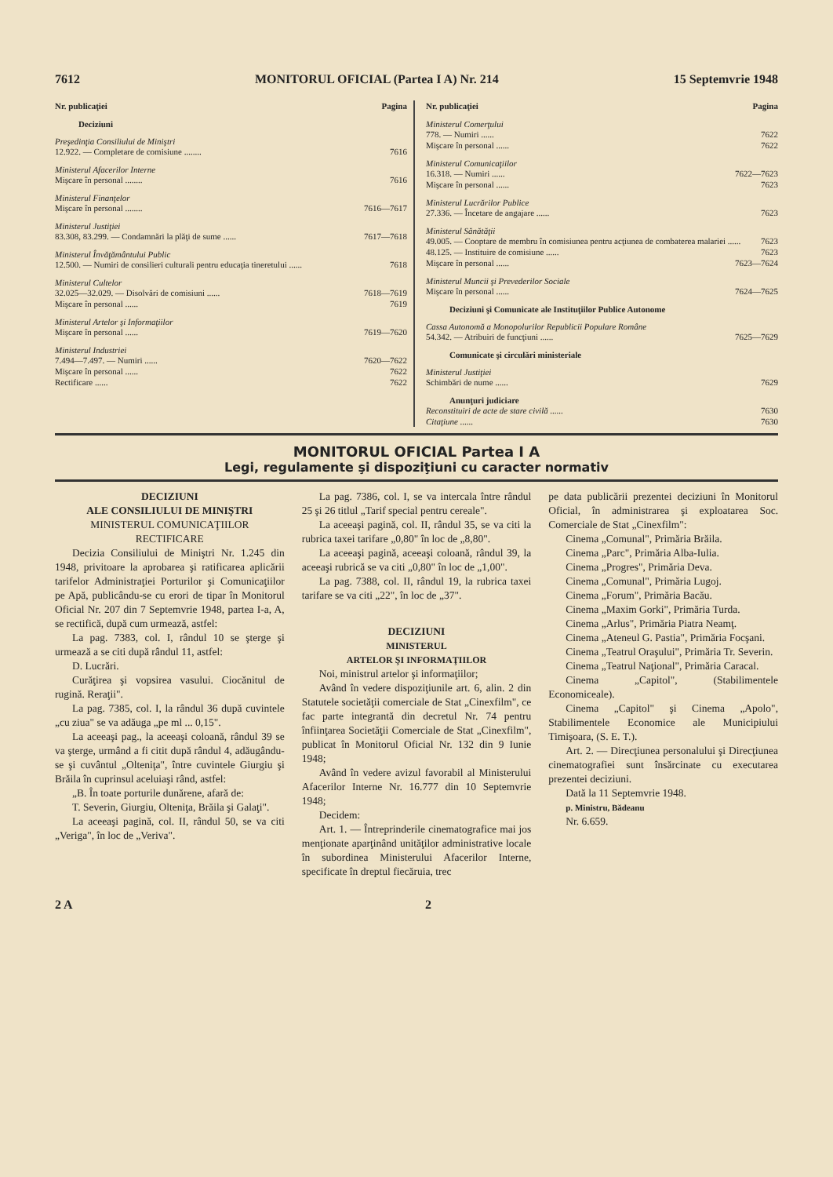7612 MONITORUL OFICIAL (Partea I A) Nr. 214 15 Septemvrie 1948
Nr. publicaţiei Pagina
Deciziuni
Preşedinţia Consiliului de Miniştri
12.922. — Completare de comisiune ........ 7616
Ministerul Afacerilor Interne
Mişcare în personal ........ 7616
Ministerul Finanţelor
Mişcare în personal ........ 7616—7617
Ministerul Justiţiei
83.308, 83.299. — Condamnări la plăţi de sume ...... 7617—7618
Ministerul Învăţământului Public
12.500. — Numiri de consilieri culturali pentru educaţia tineretului ...... 7618
Ministerul Cultelor
32.025—32.029. — Disolvări de comisiuni ...... 7618—7619
Mişcare în personal ...... 7619
Ministerul Artelor şi Informaţiilor
Mişcare în personal ...... 7619—7620
Ministerul Industriei
7.494—7.497. — Numiri ...... 7620—7622
Mişcare în personal ...... 7622
Rectificare ...... 7622
Nr. publicaţiei Pagina
Ministerul Comerţului
778. — Numiri ...... 7622
Mişcare în personal ...... 7622
Ministerul Comunicaţiilor
16.318. — Numiri ...... 7622—7623
Mişcare în personal ...... 7623
Ministerul Lucrărilor Publice
27.336. — Încetare de angajare ...... 7623
Ministerul Sănătăţii
49.005. — Cooptare de membru în comisiunea pentru acţiunea de combaterea malariei ...... 7623
48.125. — Instituire de comisiune ...... 7623
Mişcare în personal ...... 7623—7624
Ministerul Muncii şi Prevederilor Sociale
Mişcare în personal ...... 7624—7625
Deciziuni şi Comunicate ale Instituţiilor Publice Autonome
Cassa Autonomă a Monopolurilor Republicii Populare Române
54.342. — Atribuiri de funcţiuni ...... 7625—7629
Comunicate şi circulări ministeriale
Ministerul Justiţiei
Schimbări de nume ...... 7629
Anunţuri judiciare
Reconstituiri de acte de stare civilă ...... 7630
Citaţiune ...... 7630
MONITORUL OFICIAL Partea I A
Legi, regulamente şi dispoziţiuni cu caracter normativ
DECIZIUNI
ALE CONSILIULUI DE MINIŞTRI
MINISTERUL COMUNICAŢIILOR
RECTIFICARE
Decizia Consiliului de Miniştri Nr. 1.245 din 1948, privitoare la aprobarea şi ratificarea aplicării tarifelor Administraţiei Porturilor şi Comunicaţiilor pe Apă, publicându-se cu erori de tipar în Monitorul Oficial Nr. 207 din 7 Septemvrie 1948, partea I-a, A, se rectifică, după cum urmează, astfel:
La pag. 7383, col. I, rândul 10 se şterge şi urmează a se citi după rândul 11, astfel:
D. Lucrări.
Curăţirea şi vopsirea vasului. Ciocănitul de rugină. Reraţii".
La pag. 7385, col. I, la rândul 36 după cuvintele „cu ziua" se va adăuga „pe ml ... 0,15".
La aceeaşi pag., la aceeaşi coloană, rândul 39 se va şterge, urmând a fi citit după rândul 4, adăugându-se şi cuvântul „Olteniţa", între cuvintele Giurgiu şi Brăila în cuprinsul aceluiaşi rând, astfel:
„B. În toate porturile dunărene, afară de:
T. Severin, Giurgiu, Olteniţa, Brăila şi Galaţi".
La aceeaşi pagină, col. II, rândul 50, se va citi „Veriga", în loc de „Veriva".
La pag. 7386, col. I, se va intercala între rândul 25 şi 26 titlul „Tarif special pentru cereale".
La aceeaşi pagină, col. II, rândul 35, se va citi la rubrica taxei tarifare „0,80" în loc de „8,80".
La aceeaşi pagină, aceeaşi coloană, rândul 39, la aceeaşi rubrică se va citi „0,80" în loc de „1,00".
La pag. 7388, col. II, rândul 19, la rubrica taxei tarifare se va citi „22", în loc de „37".
DECIZIUNI
MINISTERUL
ARTELOR ŞI INFORMAŢIILOR
Noi, ministrul artelor şi informaţiilor;
Având în vedere dispoziţiunile art. 6, alin. 2 din Statutele societăţii comerciale de Stat „Cinexfilm", ce fac parte integrantă din decretul Nr. 74 pentru înfiinţarea Societăţii Comerciale de Stat „Cinexfilm", publicat în Monitorul Oficial Nr. 132 din 9 Iunie 1948;
Având în vedere avizul favorabil al Ministerului Afacerilor Interne Nr. 16.777 din 10 Septemvrie 1948;
Decidem:
Art. 1. — Întreprinderile cinematografice mai jos menţionate aparţinând unităţilor administrative locale în subordinea Ministerului Afacerilor Interne, specificate în dreptul fiecăruia, trec
pe data publicării prezentei deciziuni în Monitorul Oficial, în administrarea şi exploatarea Soc. Comerciale de Stat „Cinexfilm":
Cinema „Comunal", Primăria Brăila.
Cinema „Parc", Primăria Alba-Iulia.
Cinema „Progres", Primăria Deva.
Cinema „Comunal", Primăria Lugoj.
Cinema „Forum", Primăria Bacău.
Cinema „Maxim Gorki", Primăria Turda.
Cinema „Arlus", Primăria Piatra Neamţ.
Cinema „Ateneul G. Pastia", Primăria Focşani.
Cinema „Teatrul Oraşului", Primăria Tr. Severin.
Cinema „Teatrul Naţional", Primăria Caracal.
Cinema „Capitol", (Stabilimentele Economiceale).
Cinema „Capitol" şi Cinema „Apolo", Stabilimentele Economice ale Municipiului Timişoara, (S. E. T.).
Art. 2. — Direcţiunea personalului şi Direcţiunea cinematografiei sunt însărcinate cu executarea prezentei deciziuni.
Dată la 11 Septemvrie 1948.
p. Ministru, Bădeanu
Nr. 6.659.
2 A 2